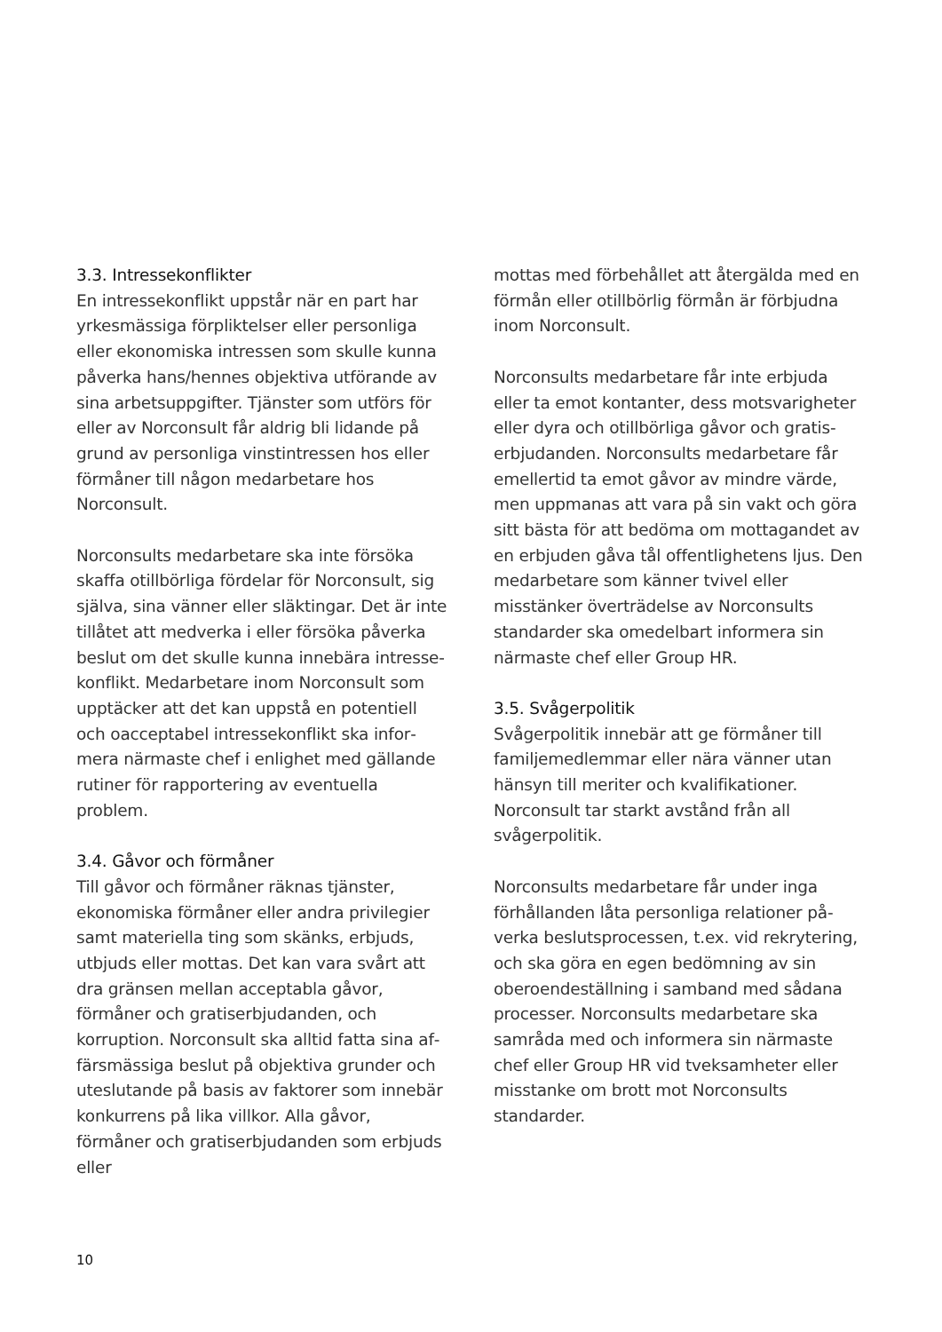3.3. Intressekonflikter
En intressekonflikt uppstår när en part har yrkesmässiga förpliktelser eller personliga eller ekonomiska intressen som skulle kunna påverka hans/hennes objektiva utförande av sina arbetsuppgifter. Tjänster som utförs för eller av Norconsult får aldrig bli lidande på grund av personliga vinstintressen hos eller förmåner till någon medarbetare hos Norconsult.
Norconsults medarbetare ska inte försöka skaffa otillbörliga fördelar för Norconsult, sig själva, sina vänner eller släktingar. Det är inte tillåtet att medverka i eller försöka påverka beslut om det skulle kunna innebära intresse­konflikt. Medarbetare inom Norconsult som upptäcker att det kan uppstå en potentiell och oacceptabel intressekonflikt ska infor­mera närmaste chef i enlighet med gällande rutiner för rapportering av eventuella problem.
3.4. Gåvor och förmåner
Till gåvor och förmåner räknas tjänster, ekonomiska förmåner eller andra privilegier samt materiella ting som skänks, erbjuds, utbjuds eller mottas. Det kan vara svårt att dra gränsen mellan acceptabla gåvor, förmåner och gratiserbjudanden, och korruption. Norconsult ska alltid fatta sina af­färsmässiga beslut på objektiva grunder och uteslutande på basis av faktorer som innebär konkurrens på lika villkor. Alla gåvor, förmåner och gratiserbjudanden som erbjuds eller
mottas med förbehållet att återgälda med en förmån eller otillbörlig förmån är förbjudna inom Norconsult.
Norconsults medarbetare får inte erbjuda eller ta emot kontanter, dess motsvarigheter eller dyra och otillbörliga gåvor och gratis­erbjudanden. Norconsults medarbetare får emellertid ta emot gåvor av mindre värde, men uppmanas att vara på sin vakt och göra sitt bästa för att bedöma om mottagandet av en erbjuden gåva tål offentlighetens ljus. Den medarbetare som känner tvivel eller misstänker överträdelse av Norconsults standarder ska omedelbart informera sin närmaste chef eller Group HR.
3.5. Svågerpolitik
Svågerpolitik innebär att ge förmåner till familjemedlemmar eller nära vänner utan hänsyn till meriter och kvalifikationer. Norconsult tar starkt avstånd från all svågerpolitik.
Norconsults medarbetare får under inga förhållanden låta personliga relationer på­verka beslutsprocessen, t.ex. vid rekrytering, och ska göra en egen bedömning av sin oberoendeställning i samband med sådana processer. Norconsults medarbetare ska samråda med och informera sin närmaste chef eller Group HR vid tveksamheter eller misstanke om brott mot Norconsults standarder.
10